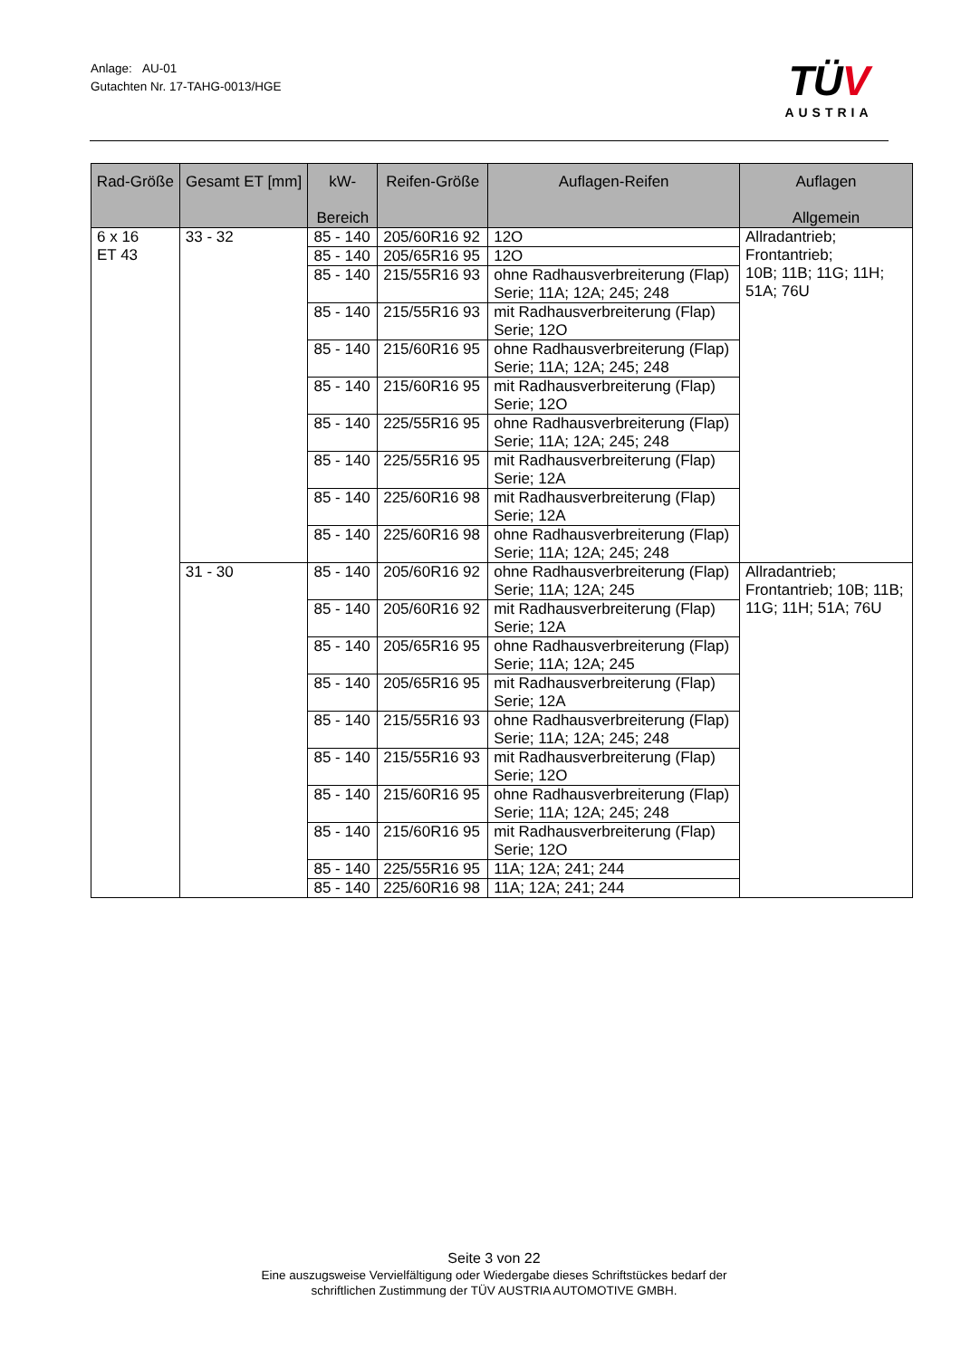Anlage: AU-01
Gutachten Nr. 17-TAHG-0013/HGE
TÜV
AUSTRIA
| Rad-Größe | Gesamt ET [mm] | kW- Bereich | Reifen-Größe | Auflagen-Reifen | Auflagen Allgemein |
| --- | --- | --- | --- | --- | --- |
| 6 x 16 ET 43 | 33 - 32 | 85 - 140 | 205/60R16 92 | 12O | Allradantrieb; Frontantrieb; 10B; 11B; 11G; 11H; 51A; 76U |
| | | 85 - 140 | 205/65R16 95 | 12O | |
| | | 85 - 140 | 215/55R16 93 | ohne Radhausverbreiterung (Flap) Serie; 11A; 12A; 245; 248 | |
| | | 85 - 140 | 215/55R16 93 | mit Radhausverbreiterung (Flap) Serie; 12O | |
| | | 85 - 140 | 215/60R16 95 | ohne Radhausverbreiterung (Flap) Serie; 11A; 12A; 245; 248 | |
| | | 85 - 140 | 215/60R16 95 | mit Radhausverbreiterung (Flap) Serie; 12O | |
| | | 85 - 140 | 225/55R16 95 | ohne Radhausverbreiterung (Flap) Serie; 11A; 12A; 245; 248 | |
| | | 85 - 140 | 225/55R16 95 | mit Radhausverbreiterung (Flap) Serie; 12A | |
| | | 85 - 140 | 225/60R16 98 | mit Radhausverbreiterung (Flap) Serie; 12A | |
| | | 85 - 140 | 225/60R16 98 | ohne Radhausverbreiterung (Flap) Serie; 11A; 12A; 245; 248 | |
| | 31 - 30 | 85 - 140 | 205/60R16 92 | ohne Radhausverbreiterung (Flap) Serie; 11A; 12A; 245 | Allradantrieb; Frontantrieb; 10B; 11B; 11G; 11H; 51A; 76U |
| | | 85 - 140 | 205/60R16 92 | mit Radhausverbreiterung (Flap) Serie; 12A | |
| | | 85 - 140 | 205/65R16 95 | ohne Radhausverbreiterung (Flap) Serie; 11A; 12A; 245 | |
| | | 85 - 140 | 205/65R16 95 | mit Radhausverbreiterung (Flap) Serie; 12A | |
| | | 85 - 140 | 215/55R16 93 | ohne Radhausverbreiterung (Flap) Serie; 11A; 12A; 245; 248 | |
| | | 85 - 140 | 215/55R16 93 | mit Radhausverbreiterung (Flap) Serie; 12O | |
| | | 85 - 140 | 215/60R16 95 | ohne Radhausverbreiterung (Flap) Serie; 11A; 12A; 245; 248 | |
| | | 85 - 140 | 215/60R16 95 | mit Radhausverbreiterung (Flap) Serie; 12O | |
| | | 85 - 140 | 225/55R16 95 | 11A; 12A; 241; 244 | |
| | | 85 - 140 | 225/60R16 98 | 11A; 12A; 241; 244 | |
Seite 3 von 22
Eine auszugsweise Vervielfältigung oder Wiedergabe dieses Schriftstückes bedarf der
schriftlichen Zustimmung der TÜV AUSTRIA AUTOMOTIVE GMBH.